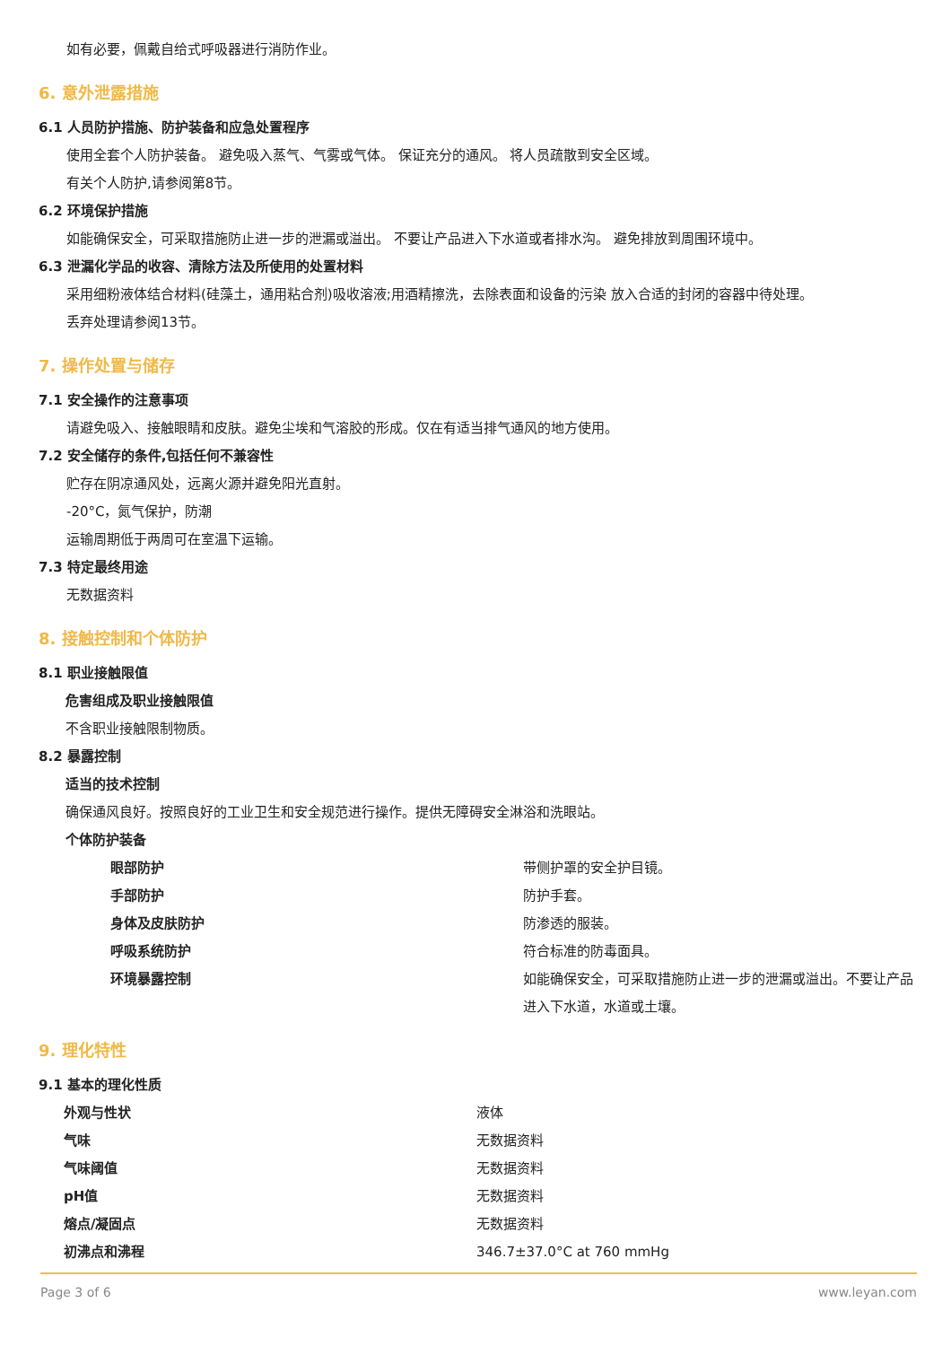如有必要，佩戴自给式呼吸器进行消防作业。
6. 意外泄露措施
6.1 人员防护措施、防护装备和应急处置程序
使用全套个人防护装备。 避免吸入蒸气、气雾或气体。 保证充分的通风。 将人员疏散到安全区域。
有关个人防护,请参阅第8节。
6.2 环境保护措施
如能确保安全，可采取措施防止进一步的泄漏或溢出。 不要让产品进入下水道或者排水沟。 避免排放到周围环境中。
6.3 泄漏化学品的收容、清除方法及所使用的处置材料
采用细粉液体结合材料(硅藻土，通用粘合剂)吸收溶液;用酒精擦洗，去除表面和设备的污染 放入合适的封闭的容器中待处理。
丢弃处理请参阅13节。
7. 操作处置与储存
7.1 安全操作的注意事项
请避免吸入、接触眼睛和皮肤。避免尘埃和气溶胶的形成。仅在有适当排气通风的地方使用。
7.2 安全储存的条件,包括任何不兼容性
贮存在阴凉通风处，远离火源并避免阳光直射。
-20°C，氮气保护，防潮
运输周期低于两周可在室温下运输。
7.3 特定最终用途
无数据资料
8. 接触控制和个体防护
8.1 职业接触限值
危害组成及职业接触限值
不含职业接触限制物质。
8.2 暴露控制
适当的技术控制
确保通风良好。按照良好的工业卫生和安全规范进行操作。提供无障碍安全淋浴和洗眼站。
个体防护装备
| 眼部防护 | 带侧护罩的安全护目镜。 |
| 手部防护 | 防护手套。 |
| 身体及皮肤防护 | 防渗透的服装。 |
| 呼吸系统防护 | 符合标准的防毒面具。 |
| 环境暴露控制 | 如能确保安全，可采取措施防止进一步的泄漏或溢出。不要让产品进入下水道，水道或土壤。 |
9. 理化特性
9.1 基本的理化性质
| 外观与性状 | 液体 |
| 气味 | 无数据资料 |
| 气味阈值 | 无数据资料 |
| pH值 | 无数据资料 |
| 熔点/凝固点 | 无数据资料 |
| 初沸点和沸程 | 346.7±37.0°C at 760 mmHg |
Page 3 of 6 www.leyan.com